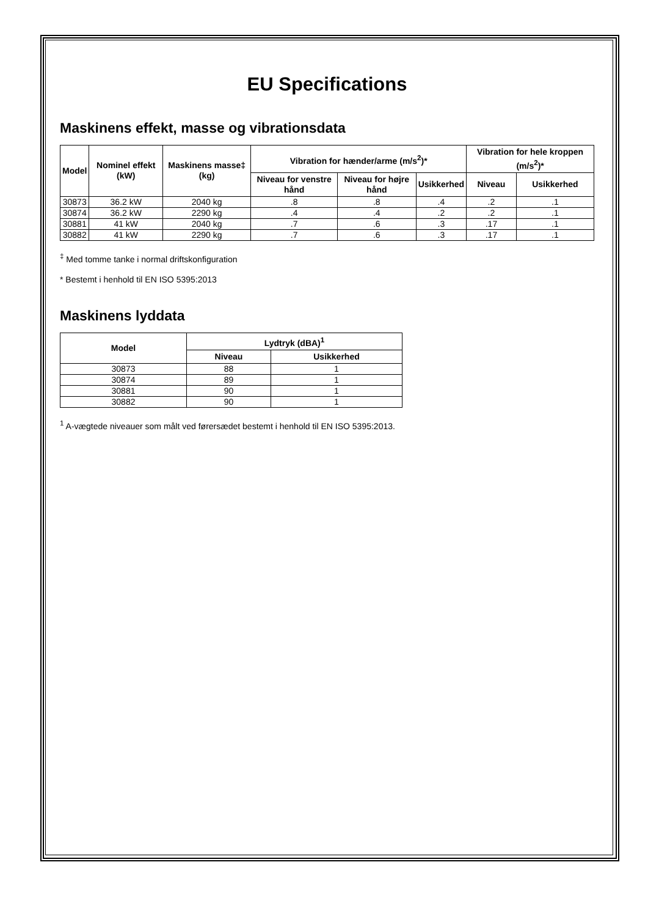EU Specifications
Maskinens effekt, masse og vibrationsdata
| Model | Nominel effekt (kW) | Maskinens masse‡ (kg) | Vibration for hænder/arme (m/s<sup>2</sup>)* | | | Vibration for hele kroppen (m/s<sup>2</sup>)* | |
| --- | --- | --- | --- | --- | --- | --- | --- |
| | | | Niveau for venstre hånd | Niveau for højre hånd | Usikkerhed | Niveau | Usikkerhed |
| 30873 | 36.2 kW | 2040 kg | .8 | .8 | .4 | .2 | .1 |
| 30874 | 36.2 kW | 2290 kg | .4 | .4 | .2 | .2 | .1 |
| 30881 | 41 kW | 2040 kg | .7 | .6 | .3 | .17 | .1 |
| 30882 | 41 kW | 2290 kg | .7 | .6 | .3 | .17 | .1 |
<sup>‡</sup> Med tomme tanke i normal driftskonfiguration
* Bestemt i henhold til EN ISO 5395:2013
Maskinens lyddata
| Model | Lydtryk (dBA)<sup>1</sup> | |
| --- | --- | --- |
| | Niveau | Usikkerhed |
| 30873 | 88 | 1 |
| 30874 | 89 | 1 |
| 30881 | 90 | 1 |
| 30882 | 90 | 1 |
<sup>1</sup> A-vægtede niveauer som målt ved førersædet bestemt i henhold til EN ISO 5395:2013.